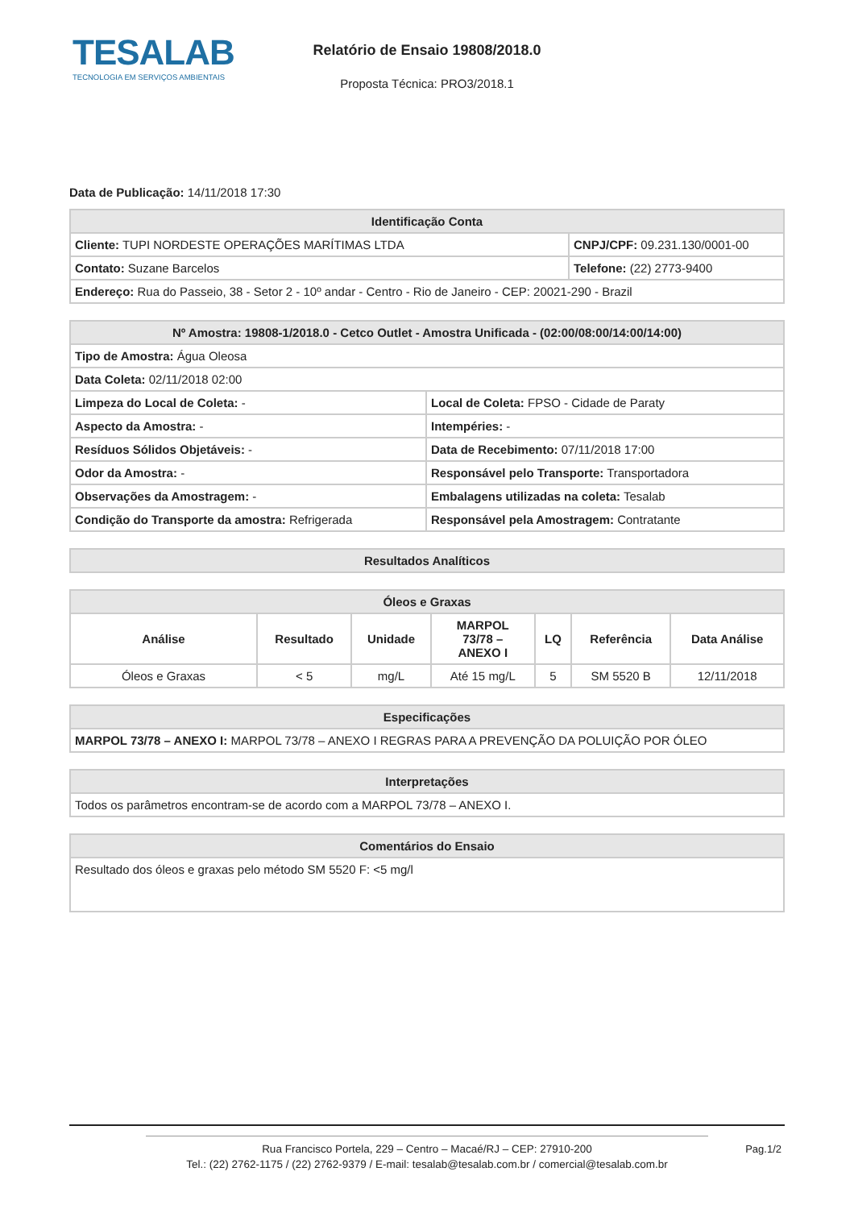TESALAB
TECNOLOGIA EM SERVIÇOS AMBIENTAIS
Relatório de Ensaio 19808/2018.0
Proposta Técnica: PRO3/2018.1
Data de Publicação: 14/11/2018 17:30
| Identificação Conta | |
| --- | --- |
| Cliente: TUPI NORDESTE OPERAÇÕES MARÍTIMAS LTDA | CNPJ/CPF: 09.231.130/0001-00 |
| Contato: Suzane Barcelos | Telefone: (22) 2773-9400 |
| Endereço: Rua do Passeio, 38 - Setor 2 - 10º andar - Centro - Rio de Janeiro - CEP: 20021-290 - Brazil | |
| Nº Amostra: 19808-1/2018.0 - Cetco Outlet - Amostra Unificada - (02:00/08:00/14:00/14:00) | |
| --- | --- |
| Tipo de Amostra: Água Oleosa | |
| Data Coleta: 02/11/2018 02:00 | |
| Limpeza do Local de Coleta: - | Local de Coleta: FPSO - Cidade de Paraty |
| Aspecto da Amostra: - | Intempéries: - |
| Resíduos Sólidos Objetáveis: - | Data de Recebimento: 07/11/2018 17:00 |
| Odor da Amostra: - | Responsável pelo Transporte: Transportadora |
| Observações da Amostragem: - | Embalagens utilizadas na coleta: Tesalab |
| Condição do Transporte da amostra: Refrigerada | Responsável pela Amostragem: Contratante |
| Resultados Analíticos |
| --- |
| Óleos e Graxas | | | | | | |
| --- | --- | --- | --- | --- | --- | --- |
| Análise | Resultado | Unidade | MARPOL 73/78 – ANEXO I | LQ | Referência | Data Análise |
| Óleos e Graxas | < 5 | mg/L | Até 15 mg/L | 5 | SM 5520 B | 12/11/2018 |
| Especificações |
| --- |
| MARPOL 73/78 – ANEXO I: MARPOL 73/78 – ANEXO I REGRAS PARA A PREVENÇÃO DA POLUIÇÃO POR ÓLEO |
| Interpretações |
| --- |
| Todos os parâmetros encontram-se de acordo com a MARPOL 73/78 – ANEXO I. |
| Comentários do Ensaio |
| --- |
| Resultado dos óleos e graxas pelo método SM 5520 F: <5 mg/l |
Rua Francisco Portela, 229 – Centro – Macaé/RJ – CEP: 27910-200
Tel.: (22) 2762-1175 / (22) 2762-9379 / E-mail: tesalab@tesalab.com.br / comercial@tesalab.com.br
Pag.1/2